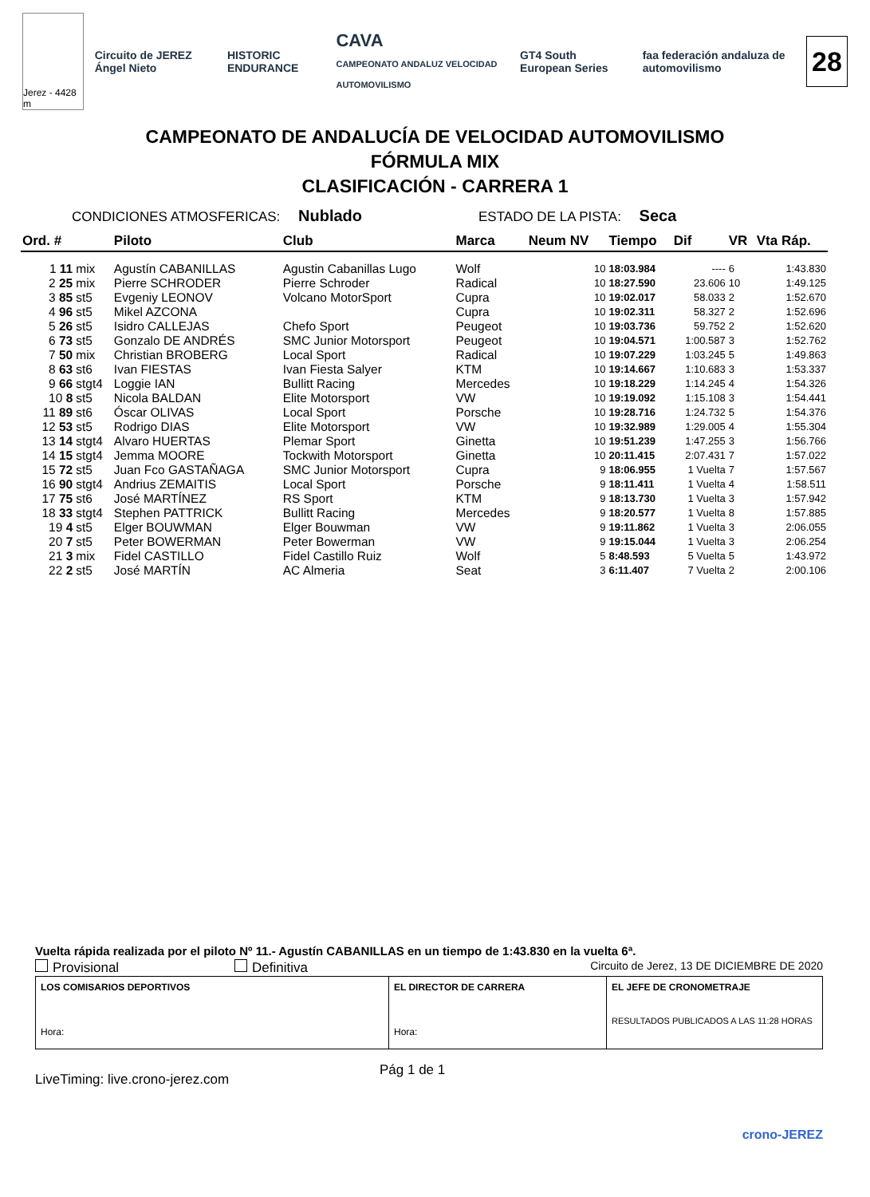Jerez - 4428 m
Circuito de JEREZ Ángel Nieto HISTORIC ENDURANCE CAVA
CAMPEONATO ANDALUZ VELOCIDAD AUTOMOVILISMO GT4 South European Series faa federación andaluza de automovilismo
28
CAMPEONATO DE ANDALUCÍA DE VELOCIDAD AUTOMOVILISMO
FÓRMULA MIX
CLASIFICACIÓN - CARRERA 1
CONDICIONES ATMOSFERICAS: Nublado ESTADO DE LA PISTA: Seca
| Ord. # | | Piloto | Club | Marca | Neum NV | Tiempo | Dif | VR | Vta Ráp. |
| --- | --- | --- | --- | --- | --- | --- | --- | --- | --- |
| 1 11 | mix | Agustín CABANILLAS | Agustin Cabanillas Lugo | Wolf | 10 | 18:03.984 | ---- | 6 | 1:43.830 |
| 2 25 | mix | Pierre SCHRODER | Pierre Schroder | Radical | 10 | 18:27.590 | 23.606 | 10 | 1:49.125 |
| 3 85 | st5 | Evgeniy LEONOV | Volcano MotorSport | Cupra | 10 | 19:02.017 | 58.033 | 2 | 1:52.670 |
| 4 96 | st5 | Mikel AZCONA | | Cupra | 10 | 19:02.311 | 58.327 | 2 | 1:52.696 |
| 5 26 | st5 | Isidro CALLEJAS | Chefo Sport | Peugeot | 10 | 19:03.736 | 59.752 | 2 | 1:52.620 |
| 6 73 | st5 | Gonzalo DE ANDRÉS | SMC Junior Motorsport | Peugeot | 10 | 19:04.571 | 1:00.587 | 3 | 1:52.762 |
| 7 50 | mix | Christian BROBERG | Local Sport | Radical | 10 | 19:07.229 | 1:03.245 | 5 | 1:49.863 |
| 8 63 | st6 | Ivan FIESTAS | Ivan Fiesta Salyer | KTM | 10 | 19:14.667 | 1:10.683 | 3 | 1:53.337 |
| 9 66 | stgt4 | Loggie IAN | Bullitt Racing | Mercedes | 10 | 19:18.229 | 1:14.245 | 4 | 1:54.326 |
| 10 8 | st5 | Nicola BALDAN | Elite Motorsport | VW | 10 | 19:19.092 | 1:15.108 | 3 | 1:54.441 |
| 11 89 | st6 | Óscar OLIVAS | Local Sport | Porsche | 10 | 19:28.716 | 1:24.732 | 5 | 1:54.376 |
| 12 53 | st5 | Rodrigo DIAS | Elite Motorsport | VW | 10 | 19:32.989 | 1:29.005 | 4 | 1:55.304 |
| 13 14 | stgt4 | Alvaro HUERTAS | Plemar Sport | Ginetta | 10 | 19:51.239 | 1:47.255 | 3 | 1:56.766 |
| 14 15 | stgt4 | Jemma MOORE | Tockwith Motorsport | Ginetta | 10 | 20:11.415 | 2:07.431 | 7 | 1:57.022 |
| 15 72 | st5 | Juan Fco GASTAÑAGA | SMC Junior Motorsport | Cupra | 9 | 18:06.955 | 1 Vuelta | 7 | 1:57.567 |
| 16 90 | stgt4 | Andrius ZEMAITIS | Local Sport | Porsche | 9 | 18:11.411 | 1 Vuelta | 4 | 1:58.511 |
| 17 75 | st6 | José MARTÍNEZ | RS Sport | KTM | 9 | 18:13.730 | 1 Vuelta | 3 | 1:57.942 |
| 18 33 | stgt4 | Stephen PATTRICK | Bullitt Racing | Mercedes | 9 | 18:20.577 | 1 Vuelta | 8 | 1:57.885 |
| 19 4 | st5 | Elger BOUWMAN | Elger Bouwman | VW | 9 | 19:11.862 | 1 Vuelta | 3 | 2:06.055 |
| 20 7 | st5 | Peter BOWERMAN | Peter Bowerman | VW | 9 | 19:15.044 | 1 Vuelta | 3 | 2:06.254 |
| 21 3 | mix | Fidel CASTILLO | Fidel Castillo Ruiz | Wolf | 5 | 8:48.593 | 5 Vuelta | 5 | 1:43.972 |
| 22 2 | st5 | José MARTÍN | AC Almeria | Seat | 3 | 6:11.407 | 7 Vuelta | 2 | 2:00.106 |
Vuelta rápida realizada por el piloto Nº 11.- Agustín CABANILLAS en un tiempo de 1:43.830 en la vuelta 6ª.
Provisional Definitiva Circuito de Jerez, 13 DE DICIEMBRE DE 2020
| LOS COMISARIOS DEPORTIVOS Hora: | EL DIRECTOR DE CARRERA Hora: | EL JEFE DE CRONOMETRAJE RESULTADOS PUBLICADOS A LAS 11:28 HORAS |
LiveTiming: live.crono-jerez.com Pág 1 de 1
crono-JEREZ